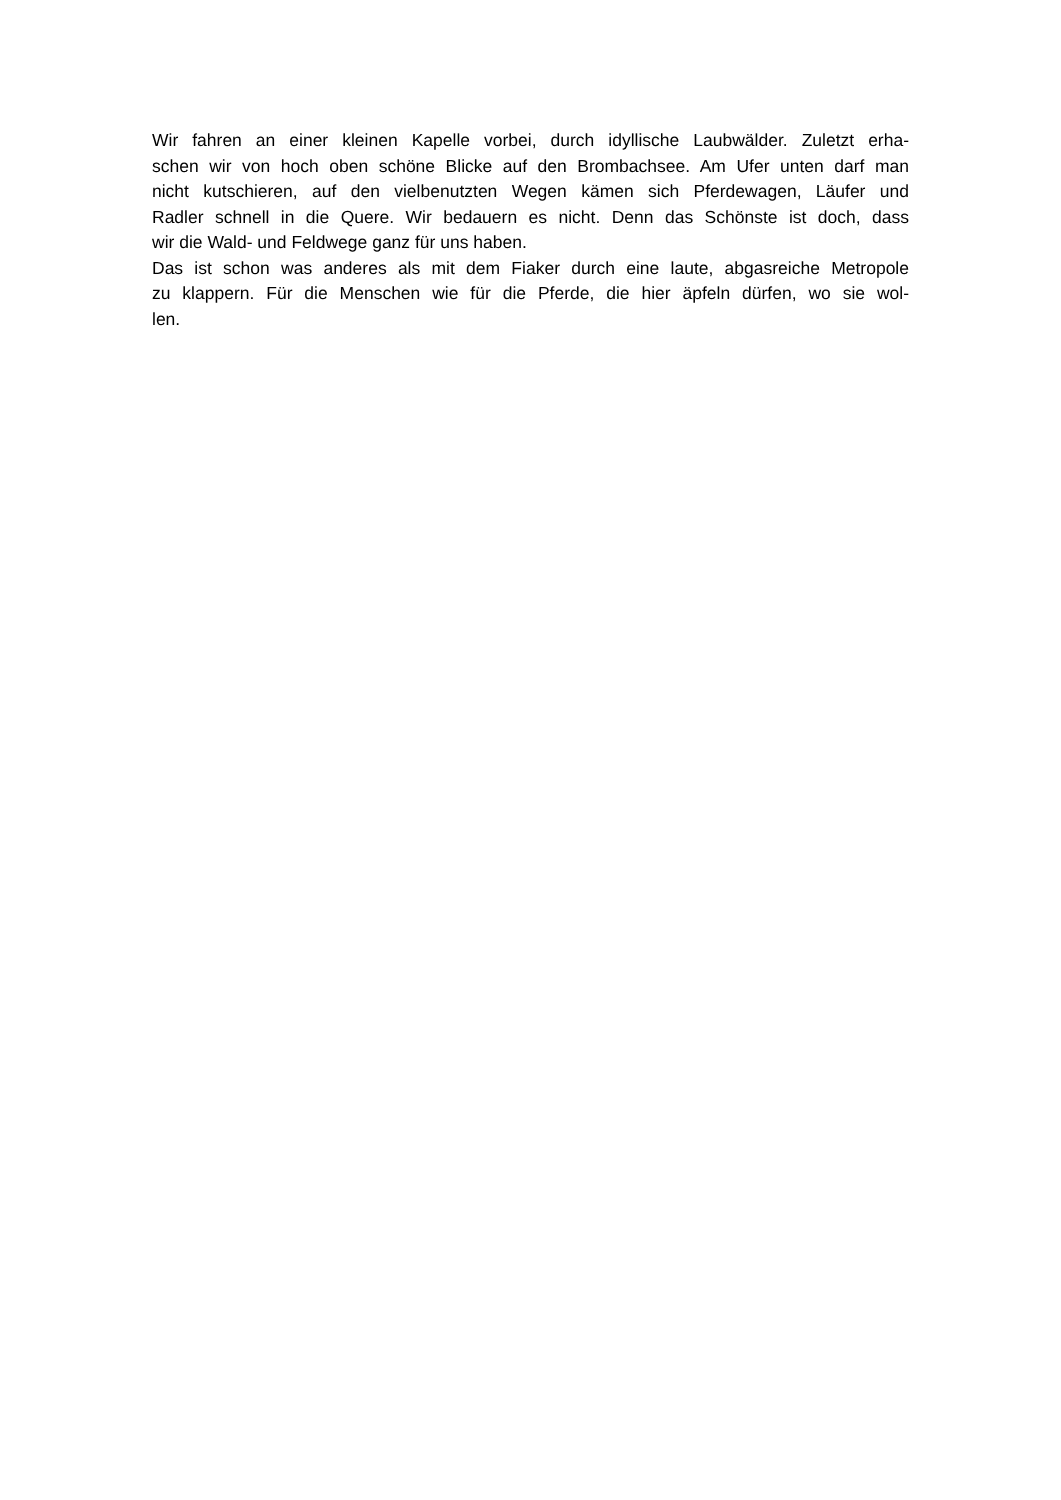Wir fahren an einer kleinen Kapelle vorbei, durch idyllische Laubwälder. Zuletzt erha-
schen wir von hoch oben schöne Blicke auf den Brombachsee. Am Ufer unten darf man
nicht kutschieren, auf den vielbenutzten Wegen kämen sich Pferdewagen, Läufer und
Radler schnell in die Quere. Wir bedauern es nicht. Denn das Schönste ist doch, dass
wir die Wald- und Feldwege ganz für uns haben.
Das ist schon was anderes als mit dem Fiaker durch eine laute, abgasreiche Metropole
zu klappern. Für die Menschen wie für die Pferde, die hier äpfeln dürfen, wo sie wol-
len.